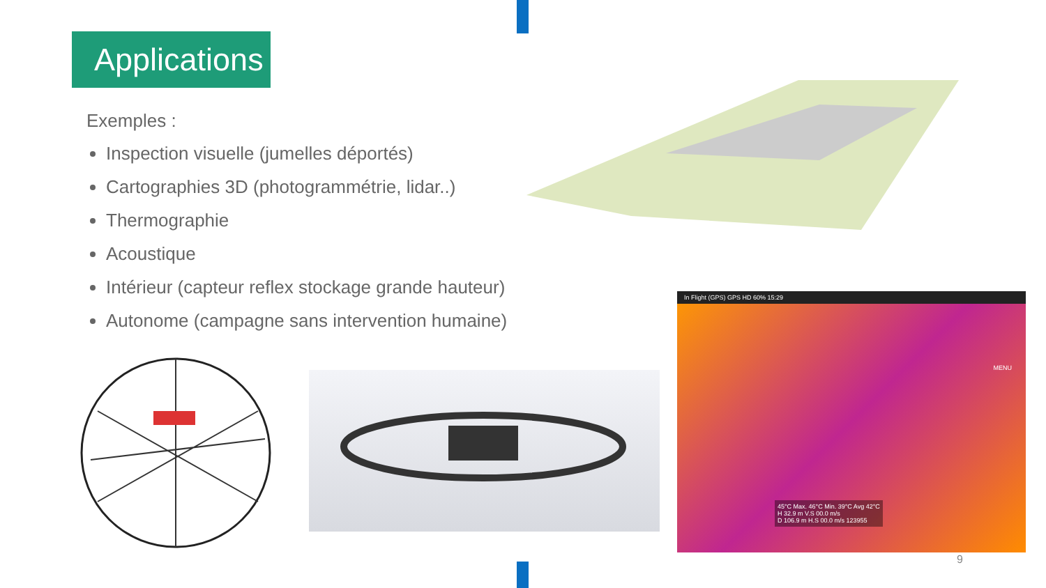Applications
Exemples :
Inspection visuelle (jumelles déportés)
Cartographies 3D (photogrammétrie, lidar..)
Thermographie
Acoustique
Intérieur (capteur reflex stockage grande hauteur)
Autonome (campagne sans intervention humaine)
In Flight (GPS) GPS HD 60% 15:29
MENU
45°C Max. 46°C Min. 39°C Avg 42°C
H 32.9 m V.S 00.0 m/s
D 106.9 m H.S 00.0 m/s 123955
9